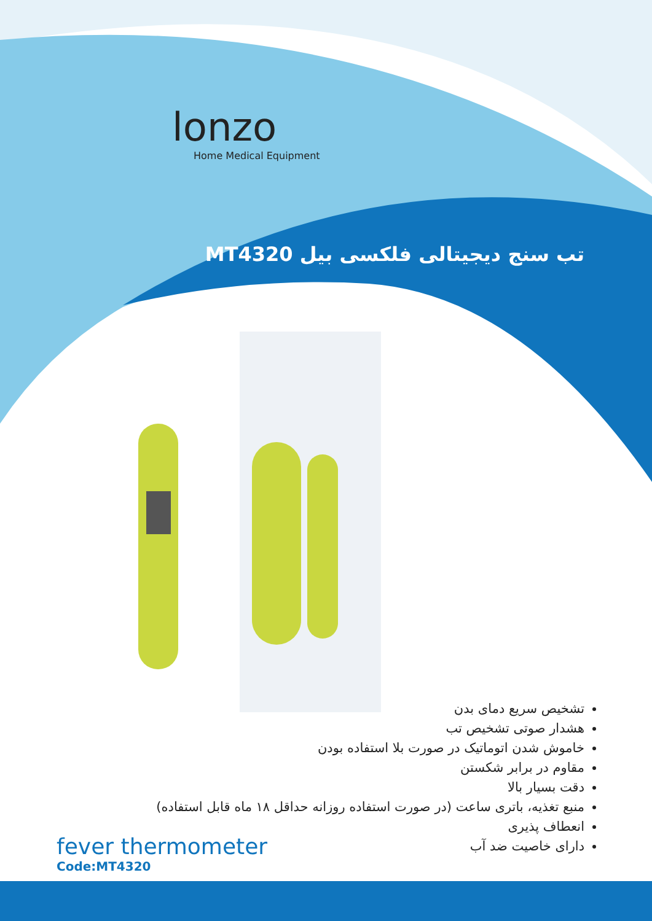lonzo
Home Medical Equipment
تب سنج دیجیتالی فلکسی بیل MT4320
تشخیص سریع دمای بدن
هشدار صوتی تشخیص تب
خاموش شدن اتوماتیک در صورت بلا استفاده بودن
مقاوم در برابر شکستن
دقت بسیار بالا
منبع تغذیه، باتری ساعت (در صورت استفاده روزانه حداقل ۱۸ ماه قابل استفاده)
انعطاف پذیری
دارای خاصیت ضد آب
fever thermometer
Code:MT4320